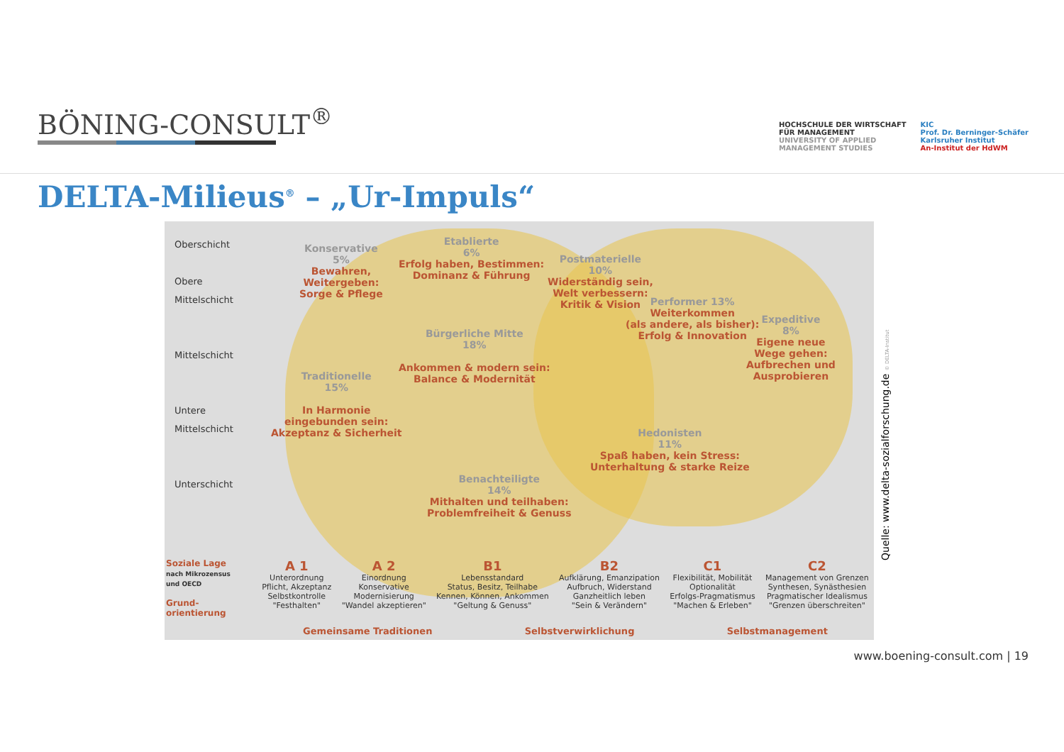BÖNING-CONSULT<sup>®</sup>
HOCHSCHULE DER WIRTSCHAFT
FÜR MANAGEMENT
UNIVERSITY OF APPLIED
MANAGEMENT STUDIES
KIC
Prof. Dr. Berninger-Schäfer
Karlsruher Institut
An-Institut der HdWM
DELTA-Milieus<sup>®</sup> – „Ur-Impuls“
Oberschicht
Obere
Mittelschicht
Mittelschicht
Untere
Mittelschicht
Unterschicht
Konservative
5%
Bewahren,
Weitergeben:
Sorge & Pflege
Etablierte
6%
Erfolg haben, Bestimmen:
Dominanz & Führung
Postmaterielle
10%
Widerständig sein,
Welt verbessern:
Kritik & Vision
Performer 13%
Weiterkommen
(als andere, als bisher):
Erfolg & Innovation
Expeditive
8%
Eigene neue
Wege gehen:
Aufbrechen und
Ausprobieren
Bürgerliche Mitte
18%
Ankommen & modern sein:
Balance & Modernität
Traditionelle
15%
In Harmonie
eingebunden sein:
Akzeptanz & Sicherheit
Hedonisten
11%
Spaß haben, kein Stress:
Unterhaltung & starke Reize
Benachteiligte
14%
Mithalten und teilhaben:
Problemfreiheit & Genuss
Soziale Lage
nach Mikrozensus
und OECD
Grund-
orientierung
A 1
Unterordnung
Pflicht, Akzeptanz
Selbstkontrolle
"Festhalten"
A 2
Einordnung
Konservative
Modernisierung
"Wandel akzeptieren"
B1
Lebensstandard
Status, Besitz, Teilhabe
Kennen, Können, Ankommen
"Geltung & Genuss"
B2
Aufklärung, Emanzipation
Aufbruch, Widerstand
Ganzheitlich leben
"Sein & Verändern"
C1
Flexibilität, Mobilität
Optionalität
Erfolgs-Pragmatismus
"Machen & Erleben"
C2
Management von Grenzen
Synthesen, Synästhesien
Pragmatischer Idealismus
"Grenzen überschreiten"
Gemeinsame Traditionen Selbstverwirklichung Selbstmanagement
Quelle: www.delta-sozialforschung.de © DELTA-Institut
www.boening-consult.com | 19